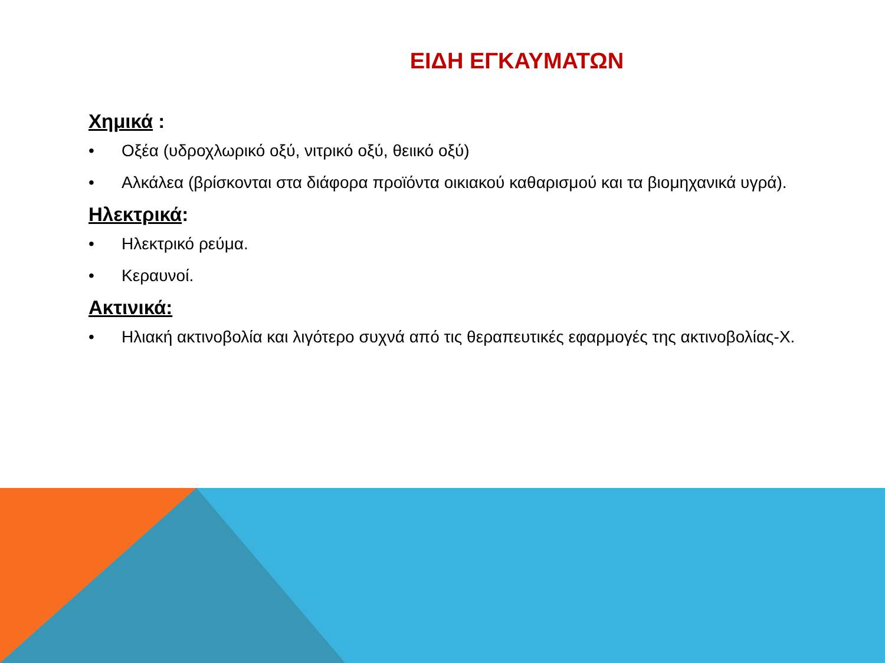ΕΙΔΗ ΕΓΚΑΥΜΑΤΩΝ
Χημικά :
• Οξέα (υδροχλωρικό οξύ, νιτρικό οξύ, θειικό οξύ)
• Αλκάλεα (βρίσκονται στα διάφορα προϊόντα οικιακού καθαρισμού και τα βιομηχανικά υγρά).
Ηλεκτρικά:
• Ηλεκτρικό ρεύμα.
• Κεραυνοί.
Ακτινικά:
• Ηλιακή ακτινοβολία και λιγότερο συχνά από τις θεραπευτικές εφαρμογές της ακτινοβολίας-Χ.